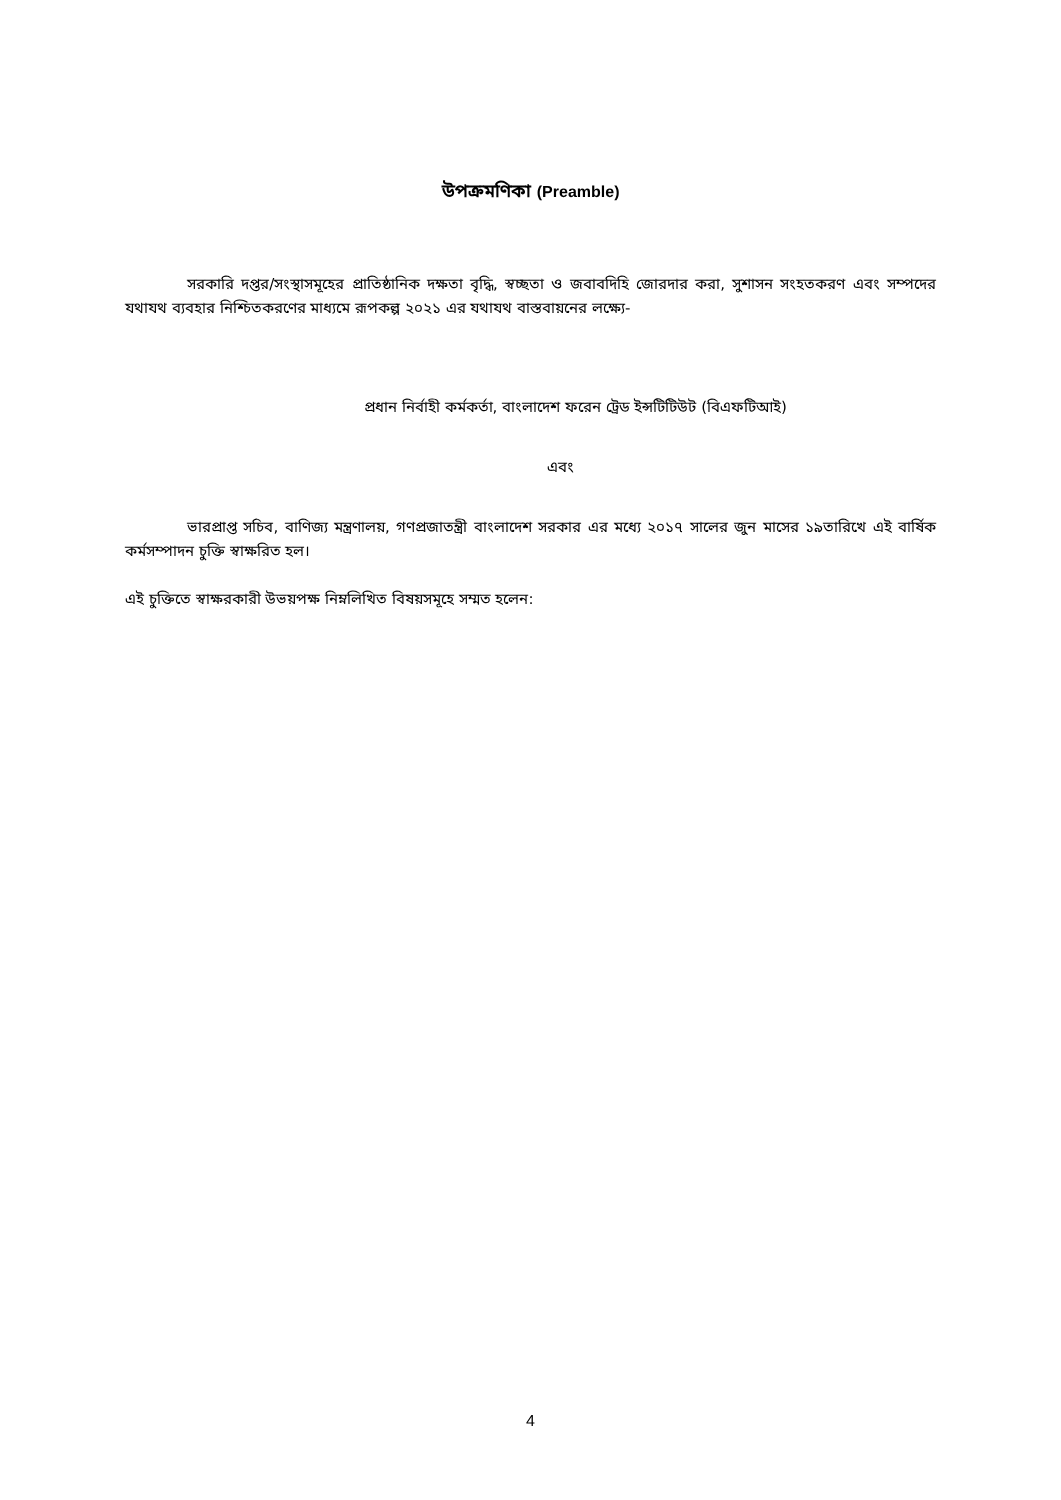উপক্রমণিকা (Preamble)
সরকারি দপ্তর/সংস্থাসমূহের প্রাতিষ্ঠানিক দক্ষতা বৃদ্ধি, স্বচ্ছতা ও জবাবদিহি জোরদার করা, সুশাসন সংহতকরণ এবং সম্পদের যথাযথ ব্যবহার নিশ্চিতকরণের মাধ্যমে রূপকল্প ২০২১ এর যথাযথ বাস্তবায়নের লক্ষ্যে-
প্রধান নির্বাহী কর্মকর্তা, বাংলাদেশ ফরেন ট্রেড ইন্সটিটিউট (বিএফটিআই)
এবং
ভারপ্রাপ্ত সচিব, বাণিজ্য মন্ত্রণালয়, গণপ্রজাতন্ত্রী বাংলাদেশ সরকার এর মধ্যে ২০১৭ সালের জুন মাসের ১৯তারিখে এই বার্ষিক কর্মসম্পাদন চুক্তি স্বাক্ষরিত হল।
এই চুক্তিতে স্বাক্ষরকারী উভয়পক্ষ নিম্নলিখিত বিষয়সমূহে সম্মত হলেন:
4